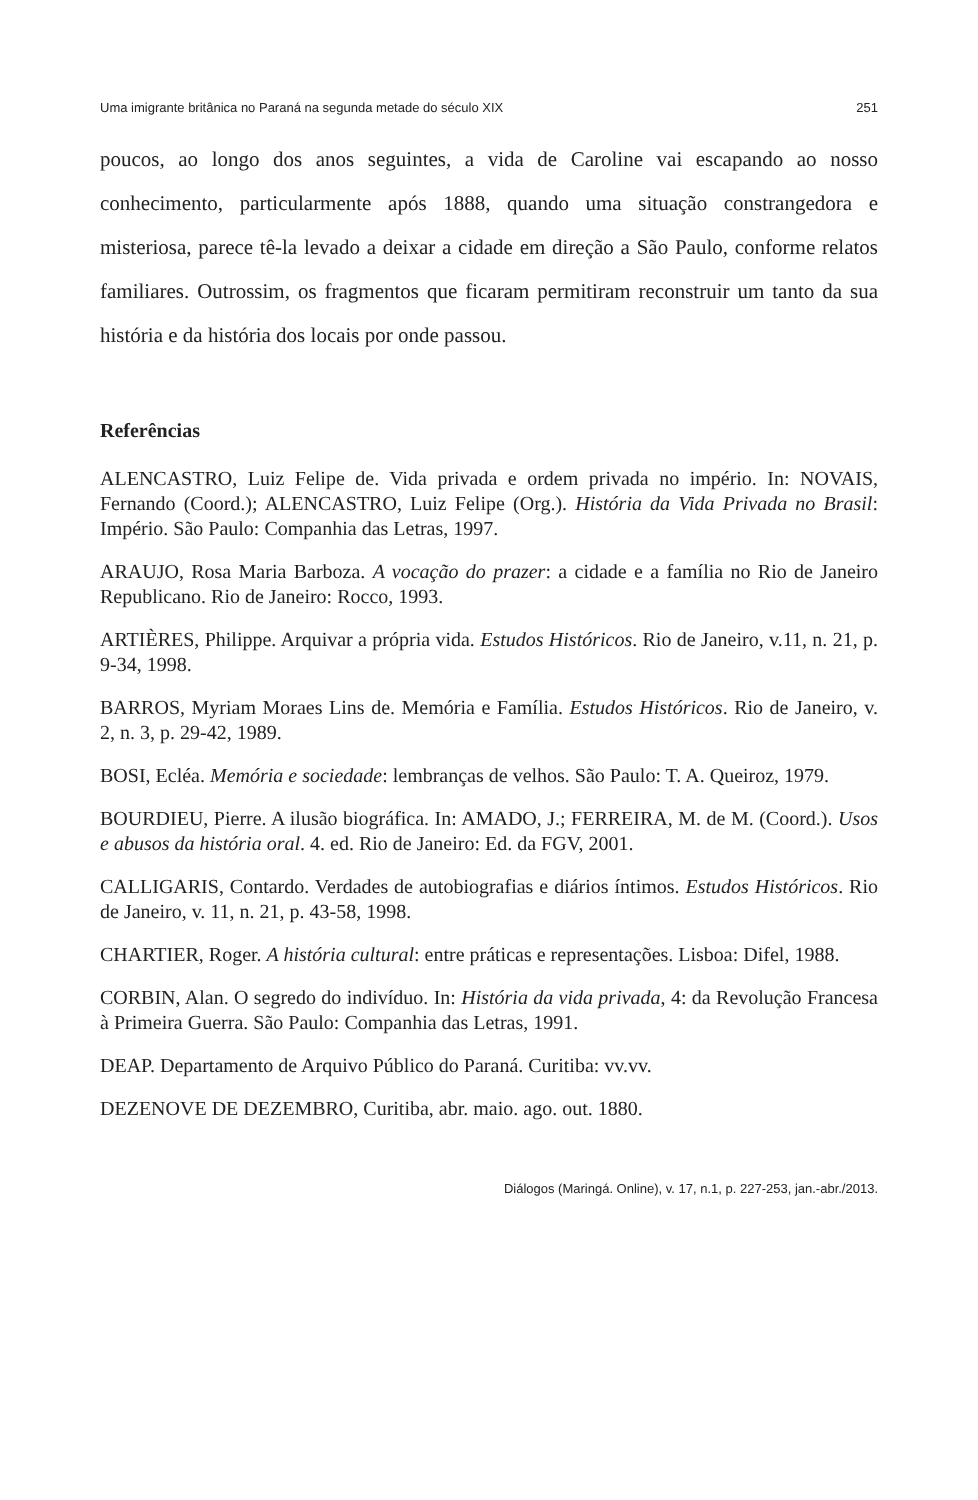Uma imigrante britânica no Paraná na segunda metade do século XIX 251
poucos, ao longo dos anos seguintes, a vida de Caroline vai escapando ao nosso conhecimento, particularmente após 1888, quando uma situação constrangedora e misteriosa, parece tê-la levado a deixar a cidade em direção a São Paulo, conforme relatos familiares. Outrossim, os fragmentos que ficaram permitiram reconstruir um tanto da sua história e da história dos locais por onde passou.
Referências
ALENCASTRO, Luiz Felipe de. Vida privada e ordem privada no império. In: NOVAIS, Fernando (Coord.); ALENCASTRO, Luiz Felipe (Org.). História da Vida Privada no Brasil: Império. São Paulo: Companhia das Letras, 1997.
ARAUJO, Rosa Maria Barboza. A vocação do prazer: a cidade e a família no Rio de Janeiro Republicano. Rio de Janeiro: Rocco, 1993.
ARTIÈRES, Philippe. Arquivar a própria vida. Estudos Históricos. Rio de Janeiro, v.11, n. 21, p. 9-34, 1998.
BARROS, Myriam Moraes Lins de. Memória e Família. Estudos Históricos. Rio de Janeiro, v. 2, n. 3, p. 29-42, 1989.
BOSI, Ecléa. Memória e sociedade: lembranças de velhos. São Paulo: T. A. Queiroz, 1979.
BOURDIEU, Pierre. A ilusão biográfica. In: AMADO, J.; FERREIRA, M. de M. (Coord.). Usos e abusos da história oral. 4. ed. Rio de Janeiro: Ed. da FGV, 2001.
CALLIGARIS, Contardo. Verdades de autobiografias e diários íntimos. Estudos Históricos. Rio de Janeiro, v. 11, n. 21, p. 43-58, 1998.
CHARTIER, Roger. A história cultural: entre práticas e representações. Lisboa: Difel, 1988.
CORBIN, Alan. O segredo do indivíduo. In: História da vida privada, 4: da Revolução Francesa à Primeira Guerra. São Paulo: Companhia das Letras, 1991.
DEAP. Departamento de Arquivo Público do Paraná. Curitiba: vv.vv.
DEZENOVE DE DEZEMBRO, Curitiba, abr. maio. ago. out. 1880.
Diálogos (Maringá. Online), v. 17, n.1, p. 227-253, jan.-abr./2013.